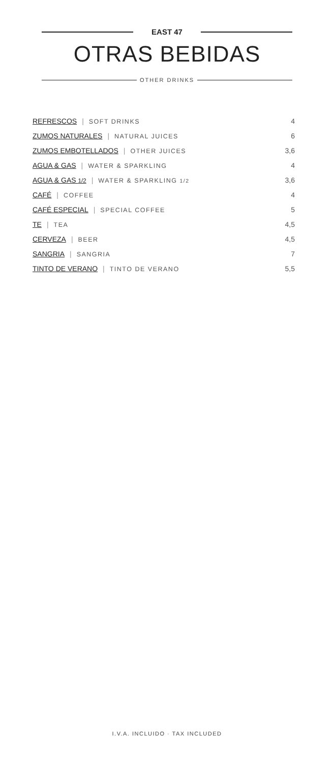EAST 47
OTRAS BEBIDAS
OTHER DRINKS
| REFRESCOS / SOFT DRINKS | 4 |
| ZUMOS NATURALES / NATURAL JUICES | 6 |
| ZUMOS EMBOTELLADOS / OTHER JUICES | 3,6 |
| AGUA & GAS / WATER & SPARKLING | 4 |
| AGUA & GAS 1/2 / WATER & SPARKLING 1/2 | 3,6 |
| CAFÉ / COFFEE | 4 |
| CAFÉ ESPECIAL / SPECIAL COFFEE | 5 |
| TE / TEA | 4,5 |
| CERVEZA / BEER | 4,5 |
| SANGRIA / SANGRIA | 7 |
| TINTO DE VERANO / TINTO DE VERANO | 5,5 |
I.V.A. INCLUIDO · TAX INCLUDED